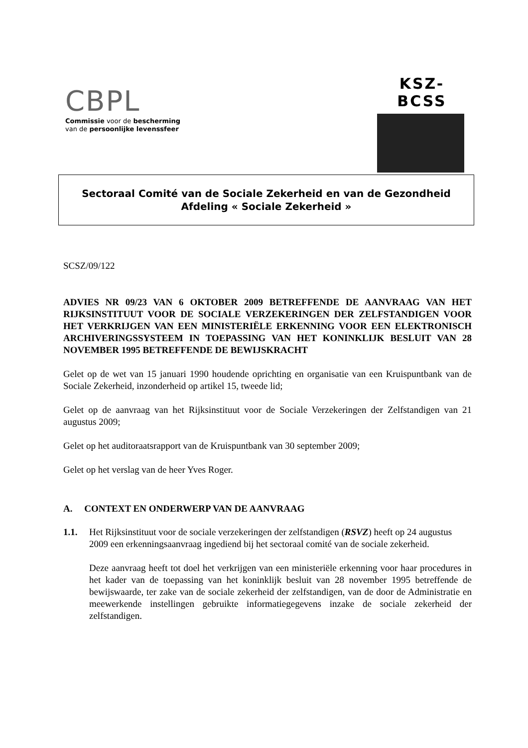CBPL
Commissie voor de bescherming
van de persoonlijke levenssfeer
KSZ-BCSS
Sectoraal Comité van de Sociale Zekerheid en van de Gezondheid
Afdeling « Sociale Zekerheid »
SCSZ/09/122
ADVIES NR 09/23 VAN 6 OKTOBER 2009 BETREFFENDE DE AANVRAAG VAN HET RIJKSINSTITUUT VOOR DE SOCIALE VERZEKERINGEN DER ZELFSTANDIGEN VOOR HET VERKRIJGEN VAN EEN MINISTERIËLE ERKENNING VOOR EEN ELEKTRONISCH ARCHIVERINGSSYSTEEM IN TOEPASSING VAN HET KONINKLIJK BESLUIT VAN 28 NOVEMBER 1995 BETREFFENDE DE BEWIJSKRACHT
Gelet op de wet van 15 januari 1990 houdende oprichting en organisatie van een Kruispuntbank van de Sociale Zekerheid, inzonderheid op artikel 15, tweede lid;
Gelet op de aanvraag van het Rijksinstituut voor de Sociale Verzekeringen der Zelfstandigen van 21 augustus 2009;
Gelet op het auditoraatsrapport van de Kruispuntbank van 30 september 2009;
Gelet op het verslag van de heer Yves Roger.
A. CONTEXT EN ONDERWERP VAN DE AANVRAAG
1.1. Het Rijksinstituut voor de sociale verzekeringen der zelfstandigen (RSVZ) heeft op 24 augustus 2009 een erkenningsaanvraag ingediend bij het sectoraal comité van de sociale zekerheid.
Deze aanvraag heeft tot doel het verkrijgen van een ministeriële erkenning voor haar procedures in het kader van de toepassing van het koninklijk besluit van 28 november 1995 betreffende de bewijswaarde, ter zake van de sociale zekerheid der zelfstandigen, van de door de Administratie en meewerkende instellingen gebruikte informatiegegevens inzake de sociale zekerheid der zelfstandigen.